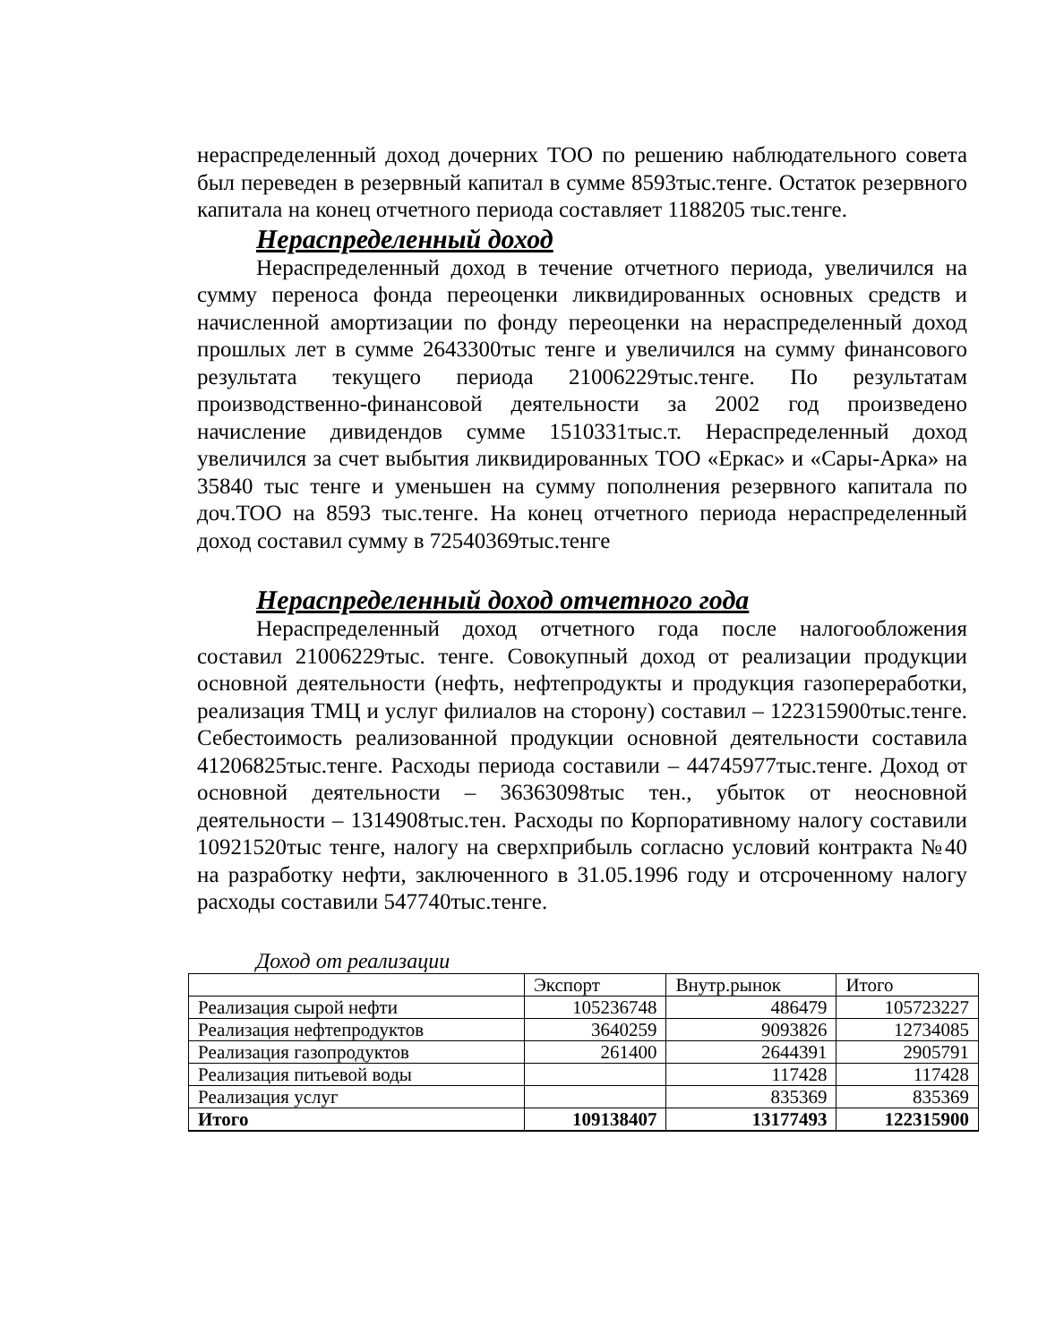нераспределенный доход дочерних ТОО по решению наблюдательного совета был переведен в резервный капитал в сумме 8593тыс.тенге. Остаток резервного капитала на конец отчетного периода составляет 1188205 тыс.тенге.
Нераспределенный доход
Нераспределенный доход в течение отчетного периода, увеличился на сумму переноса фонда переоценки ликвидированных основных средств и начисленной амортизации по фонду переоценки на нераспределенный доход прошлых лет в сумме 2643300тыс тенге и увеличился на сумму финансового результата текущего периода 21006229тыс.тенге. По результатам производственно-финансовой деятельности за 2002 год произведено начисление дивидендов сумме 1510331тыс.т. Нераспределенный доход увеличился за счет выбытия ликвидированных ТОО «Еркас» и «Сары-Арка» на 35840 тыс тенге и уменьшен на сумму пополнения резервного капитала по доч.ТОО на 8593 тыс.тенге. На конец отчетного периода нераспределенный доход составил сумму в 72540369тыс.тенге
Нераспределенный доход отчетного года
Нераспределенный доход отчетного года после налогообложения составил 21006229тыс. тенге. Совокупный доход от реализации продукции основной деятельности (нефть, нефтепродукты и продукция газопереработки, реализация ТМЦ и услуг филиалов на сторону) составил – 122315900тыс.тенге. Себестоимость реализованной продукции основной деятельности составила 41206825тыс.тенге. Расходы периода составили – 44745977тыс.тенге. Доход от основной деятельности – 36363098тыс тен., убыток от неосновной деятельности – 1314908тыс.тен. Расходы по Корпоративному налогу составили 10921520тыс тенге, налогу на сверхприбыль согласно условий контракта №40 на разработку нефти, заключенного в 31.05.1996 году и отсроченному налогу расходы составили 547740тыс.тенге.
Доход от реализации
| | Экспорт | Внутр.рынок | Итого |
| Реализация сырой нефти | 105236748 | 486479 | 105723227 |
| Реализация нефтепродуктов | 3640259 | 9093826 | 12734085 |
| Реализация газопродуктов | 261400 | 2644391 | 2905791 |
| Реализация питьевой воды | | 117428 | 117428 |
| Реализация услуг | | 835369 | 835369 |
| Итого | 109138407 | 13177493 | 122315900 |